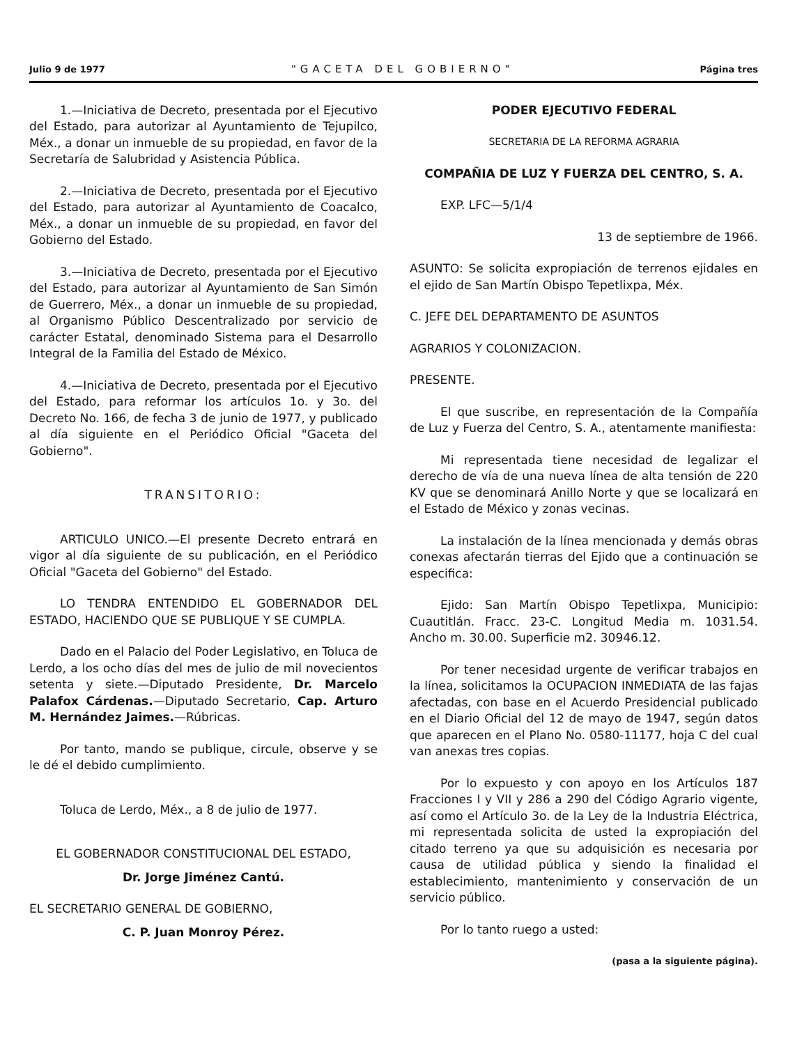Julio 9 de 1977 "GACETA DEL GOBIERNO" Página tres
1.—Iniciativa de Decreto, presentada por el Ejecutivo del Estado, para autorizar al Ayuntamiento de Tejupilco, Méx., a donar un inmueble de su propiedad, en favor de la Secretaría de Salubridad y Asistencia Pública.
2.—Iniciativa de Decreto, presentada por el Ejecutivo del Estado, para autorizar al Ayuntamiento de Coacalco, Méx., a donar un inmueble de su propiedad, en favor del Gobierno del Estado.
3.—Iniciativa de Decreto, presentada por el Ejecutivo del Estado, para autorizar al Ayuntamiento de San Simón de Guerrero, Méx., a donar un inmueble de su propiedad, al Organismo Público Descentralizado por servicio de carácter Estatal, denominado Sistema para el Desarrollo Integral de la Familia del Estado de México.
4.—Iniciativa de Decreto, presentada por el Ejecutivo del Estado, para reformar los artículos 1o. y 3o. del Decreto No. 166, de fecha 3 de junio de 1977, y publicado al día siguiente en el Periódico Oficial "Gaceta del Gobierno".
TRANSITORIO:
ARTICULO UNICO.—El presente Decreto entrará en vigor al día siguiente de su publicación, en el Periódico Oficial "Gaceta del Gobierno" del Estado.
LO TENDRA ENTENDIDO EL GOBERNADOR DEL ESTADO, HACIENDO QUE SE PUBLIQUE Y SE CUMPLA.
Dado en el Palacio del Poder Legislativo, en Toluca de Lerdo, a los ocho días del mes de julio de mil novecientos setenta y siete.—Diputado Presidente, Dr. Marcelo Palafox Cárdenas.—Diputado Secretario, Cap. Arturo M. Hernández Jaimes.—Rúbricas.
Por tanto, mando se publique, circule, observe y se le dé el debido cumplimiento.
Toluca de Lerdo, Méx., a 8 de julio de 1977.
EL GOBERNADOR CONSTITUCIONAL DEL ESTADO,
Dr. Jorge Jiménez Cantú.
EL SECRETARIO GENERAL DE GOBIERNO,
C. P. Juan Monroy Pérez.
PODER EJECUTIVO FEDERAL
SECRETARIA DE LA REFORMA AGRARIA
COMPAÑIA DE LUZ Y FUERZA DEL CENTRO, S. A.
EXP. LFC—5/1/4
13 de septiembre de 1966.
ASUNTO: Se solicita expropiación de terrenos ejidales en el ejido de San Martín Obispo Tepetlixpa, Méx.
C. JEFE DEL DEPARTAMENTO DE ASUNTOS
AGRARIOS Y COLONIZACION.
PRESENTE.
El que suscribe, en representación de la Compañía de Luz y Fuerza del Centro, S. A., atentamente manifiesta:
Mi representada tiene necesidad de legalizar el derecho de vía de una nueva línea de alta tensión de 220 KV que se denominará Anillo Norte y que se localizará en el Estado de México y zonas vecinas.
La instalación de la línea mencionada y demás obras conexas afectarán tierras del Ejido que a continuación se especifica:
Ejido: San Martín Obispo Tepetlixpa, Municipio: Cuautitlán. Fracc. 23-C. Longitud Media m. 1031.54. Ancho m. 30.00. Superficie m2. 30946.12.
Por tener necesidad urgente de verificar trabajos en la línea, solicitamos la OCUPACION INMEDIATA de las fajas afectadas, con base en el Acuerdo Presidencial publicado en el Diario Oficial del 12 de mayo de 1947, según datos que aparecen en el Plano No. 0580-11177, hoja C del cual van anexas tres copias.
Por lo expuesto y con apoyo en los Artículos 187 Fracciones I y VII y 286 a 290 del Código Agrario vigente, así como el Artículo 3o. de la Ley de la Industria Eléctrica, mi representada solicita de usted la expropiación del citado terreno ya que su adquisición es necesaria por causa de utilidad pública y siendo la finalidad el establecimiento, mantenimiento y conservación de un servicio público.
Por lo tanto ruego a usted:
(pasa a la siguiente página).